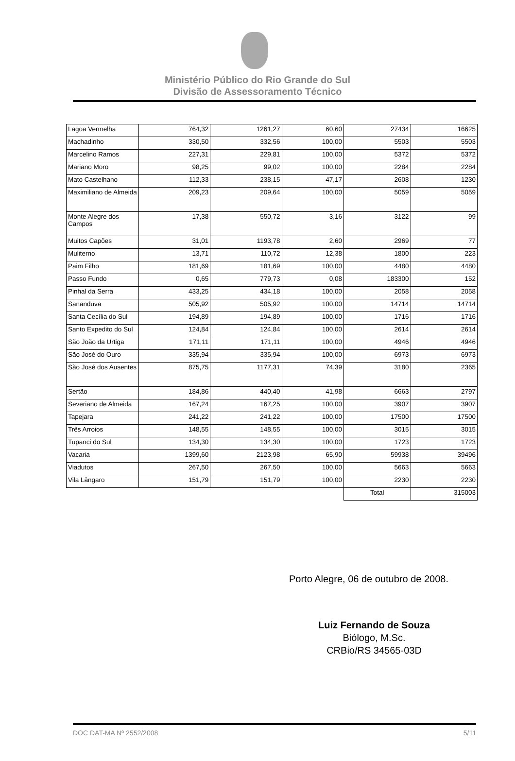Ministério Público do Rio Grande do Sul
Divisão de Assessoramento Técnico
| Lagoa Vermelha | 764,32 | 1261,27 | 60,60 | 27434 | 16625 |
| Machadinho | 330,50 | 332,56 | 100,00 | 5503 | 5503 |
| Marcelino Ramos | 227,31 | 229,81 | 100,00 | 5372 | 5372 |
| Mariano Moro | 98,25 | 99,02 | 100,00 | 2284 | 2284 |
| Mato Castelhano | 112,33 | 238,15 | 47,17 | 2608 | 1230 |
| Maximiliano de Almeida | 209,23 | 209,64 | 100,00 | 5059 | 5059 |
| Monte Alegre dos Campos | 17,38 | 550,72 | 3,16 | 3122 | 99 |
| Muitos Capões | 31,01 | 1193,78 | 2,60 | 2969 | 77 |
| Muliterno | 13,71 | 110,72 | 12,38 | 1800 | 223 |
| Paim Filho | 181,69 | 181,69 | 100,00 | 4480 | 4480 |
| Passo Fundo | 0,65 | 779,73 | 0,08 | 183300 | 152 |
| Pinhal da Serra | 433,25 | 434,18 | 100,00 | 2058 | 2058 |
| Sananduva | 505,92 | 505,92 | 100,00 | 14714 | 14714 |
| Santa Cecília do Sul | 194,89 | 194,89 | 100,00 | 1716 | 1716 |
| Santo Expedito do Sul | 124,84 | 124,84 | 100,00 | 2614 | 2614 |
| São João da Urtiga | 171,11 | 171,11 | 100,00 | 4946 | 4946 |
| São José do Ouro | 335,94 | 335,94 | 100,00 | 6973 | 6973 |
| São José dos Ausentes | 875,75 | 1177,31 | 74,39 | 3180 | 2365 |
| Sertão | 184,86 | 440,40 | 41,98 | 6663 | 2797 |
| Severiano de Almeida | 167,24 | 167,25 | 100,00 | 3907 | 3907 |
| Tapejara | 241,22 | 241,22 | 100,00 | 17500 | 17500 |
| Três Arroios | 148,55 | 148,55 | 100,00 | 3015 | 3015 |
| Tupanci do Sul | 134,30 | 134,30 | 100,00 | 1723 | 1723 |
| Vacaria | 1399,60 | 2123,98 | 65,90 | 59938 | 39496 |
| Viadutos | 267,50 | 267,50 | 100,00 | 5663 | 5663 |
| Vila Lângaro | 151,79 | 151,79 | 100,00 | 2230 | 2230 |
| | | | | Total | 315003 |
Porto Alegre, 06 de outubro de 2008.
Luiz Fernando de Souza
Biólogo, M.Sc.
CRBio/RS 34565-03D
DOC DAT-MA Nº 2552/2008 5/11